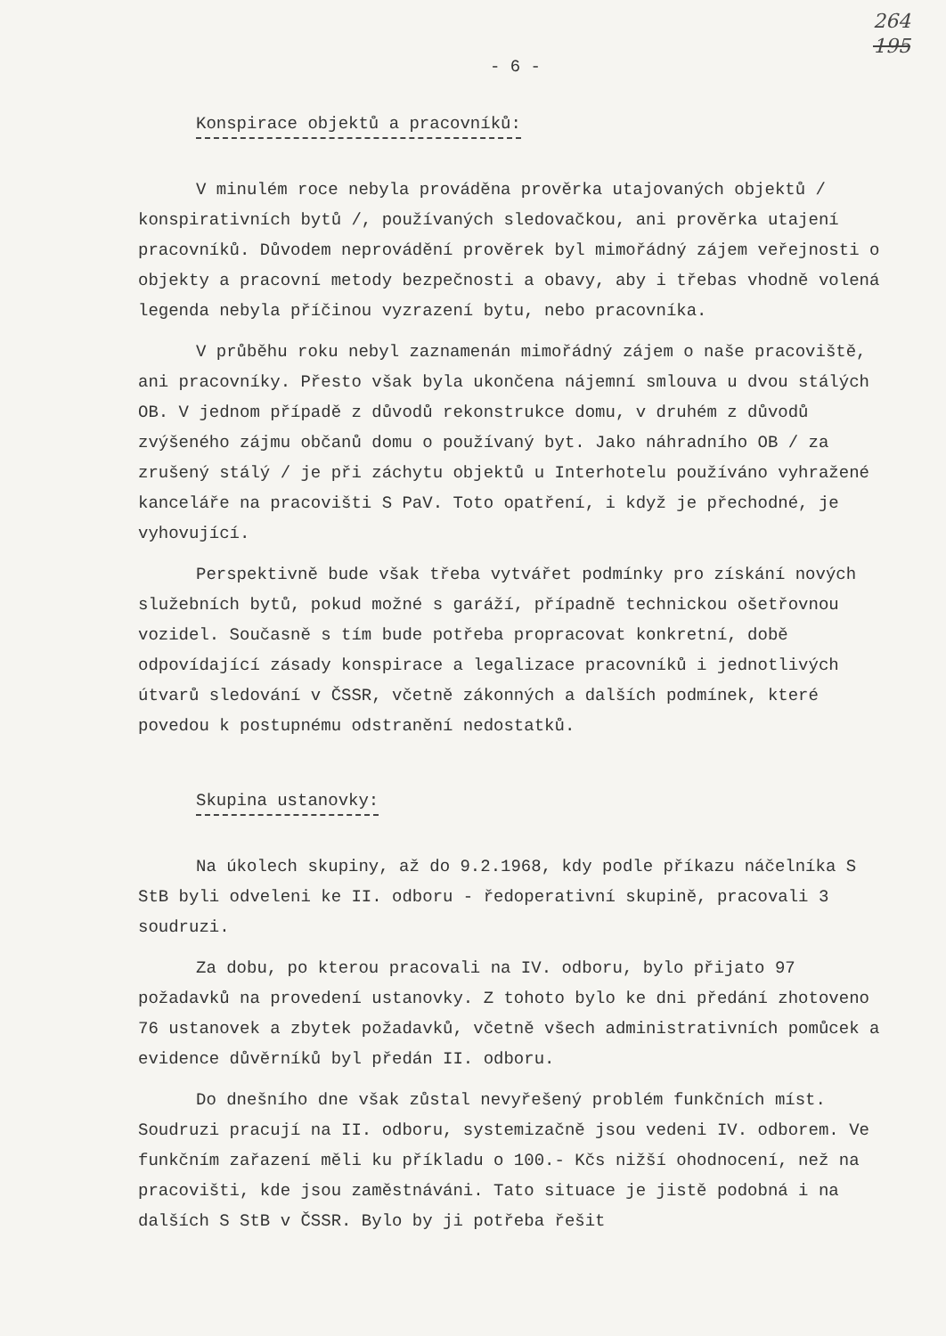264
195
- 6 -
Konspirace objektů a pracovníků:
V minulém roce nebyla prováděna prověrka utajovaných objektů / konspirativních bytů /, používaných sledovačkou, ani prověrka utajení pracovníků. Důvodem neprovádění prověrek byl mimořádný zájem veřejnosti o objekty a pracovní metody bezpečnosti a obavy, aby i třebas vhodně volená legenda nebyla příčinou vyzrazení bytu, nebo pracovníka.
V průběhu roku nebyl zaznamenán mimořádný zájem o naše pracoviště, ani pracovníky. Přesto však byla ukončena nájemní smlouva u dvou stálých OB. V jednom případě z důvodů rekonstrukce domu, v druhém z důvodů zvýšeného zájmu občanů domu o používaný byt. Jako náhradního OB / za zrušený stálý / je při záchytu objektů u Interhotelu používáno vyhražené kanceláře na pracovišti S PaV. Toto opatření, i když je přechodné, je vyhovující.
Perspektivně bude však třeba vytvářet podmínky pro získání nových služebních bytů, pokud možné s garáží, případně technickou ošetřovnou vozidel. Současně s tím bude potřeba propracovat konkretní, době odpovídající zásady konspirace a legalizace pracovníků i jednotlivých útvarů sledování v ČSSR, včetně zákonných a dalších podmínek, které povedou k postupnému odstranění nedostatků.
Skupina ustanovky:
Na úkolech skupiny, až do 9.2.1968, kdy podle příkazu náčelníka S StB byli odveleni ke II. odboru - ředoperativní skupině, pracovali 3 soudruzi.
Za dobu, po kterou pracovali na IV. odboru, bylo přijato 97 požadavků na provedení ustanovky. Z tohoto bylo ke dni předání zhotoveno 76 ustanovek a zbytek požadavků, včetně všech administrativních pomůcek a evidence důvěrníků byl předán II. odboru.
Do dnešního dne však zůstal nevyřešený problém funkčních míst. Soudruzi pracují na II. odboru, systemizačně jsou vedeni IV. odborem. Ve funkčním zařazení měli ku příkladu o 100.- Kčs nižší ohodnocení, než na pracovišti, kde jsou zaměstnáváni. Tato situace je jistě podobná i na dalších S StB v ČSSR. Bylo by ji potřeba řešit